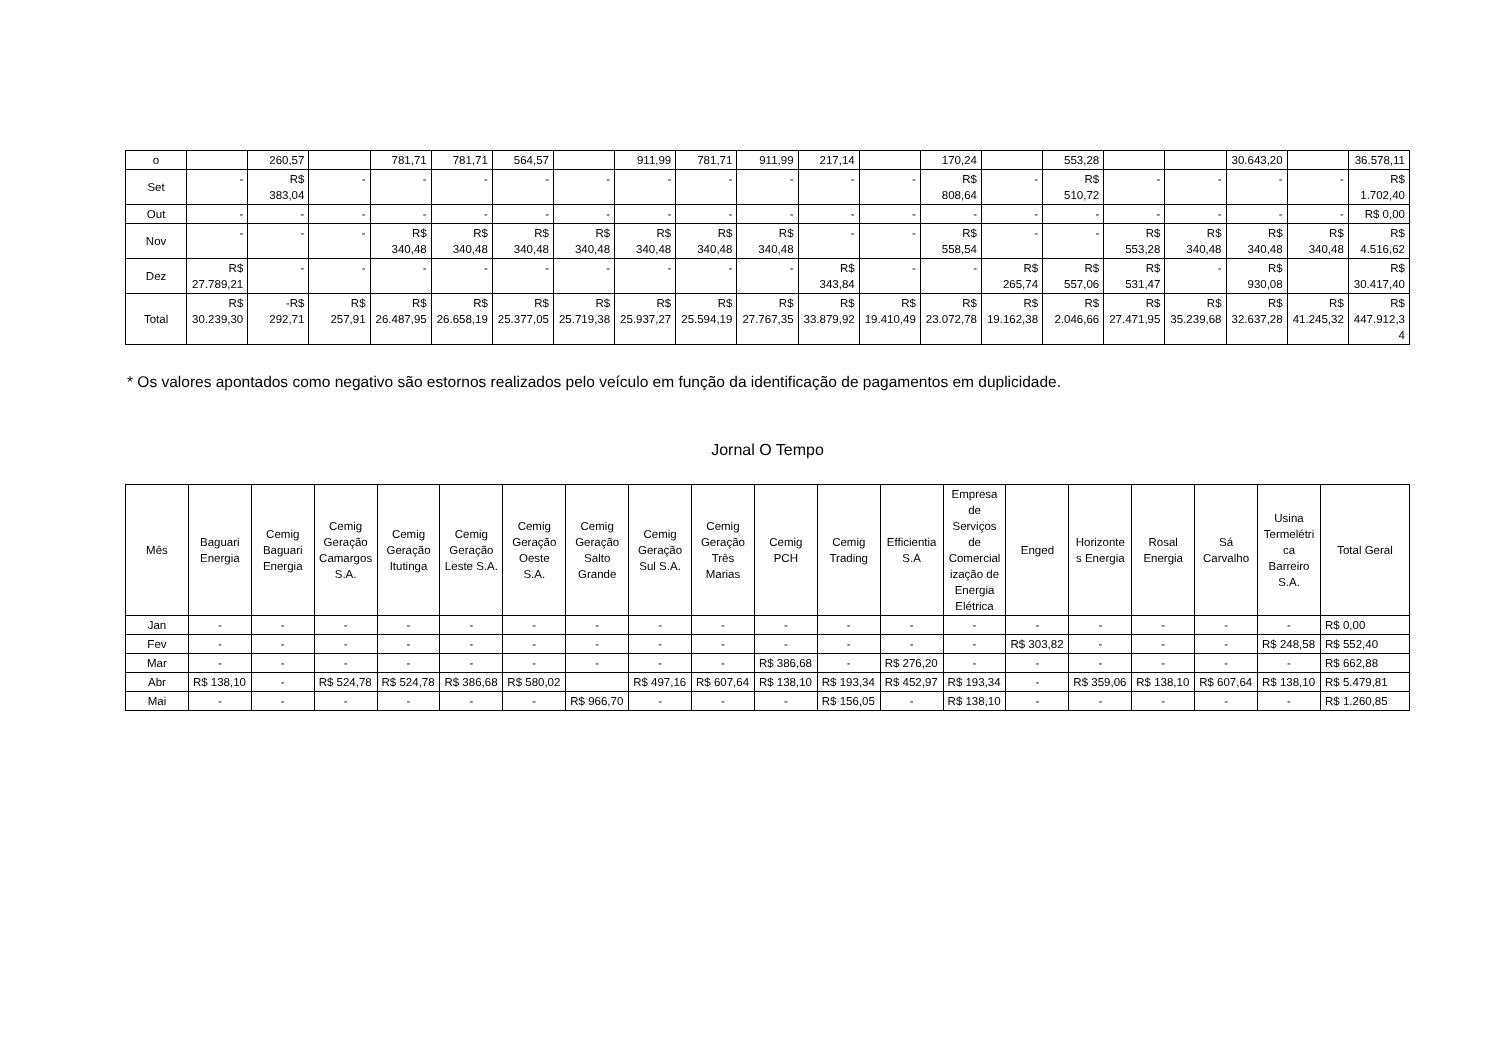| o | | 260,57 | | 781,71 | 781,71 | 564,57 | | 911,99 | 781,71 | 911,99 | 217,14 | | 170,24 | | 553,28 | | | 30.643,20 | | 36.578,11 |
| Set | - | R$ 383,04 | - | - | - | - | - | - | - | - | - | - | R$ 808,64 | - | R$ 510,72 | - | - | - | - | R$ 1.702,40 |
| Out | - | - | - | - | - | - | - | - | - | - | - | - | - | - | - | - | - | - | - | R$ 0,00 |
| Nov | - | - | - | R$ 340,48 | R$ 340,48 | R$ 340,48 | R$ 340,48 | R$ 340,48 | R$ 340,48 | R$ 340,48 | - | - | R$ 558,54 | - | - | R$ 553,28 | R$ 340,48 | R$ 340,48 | R$ 340,48 | R$ 4.516,62 |
| Dez | R$ 27.789,21 | - | - | - | - | - | - | - | - | - | R$ 343,84 | - | - | R$ 265,74 | R$ 557,06 | R$ 531,47 | - | R$ 930,08 | | R$ 30.417,40 |
| Total | R$ 30.239,30 | -R$ 292,71 | R$ 257,91 | R$ 26.487,95 | R$ 26.658,19 | R$ 25.377,05 | R$ 25.719,38 | R$ 25.937,27 | R$ 25.594,19 | R$ 27.767,35 | R$ 33.879,92 | R$ 19.410,49 | R$ 23.072,78 | R$ 19.162,38 | R$ 2.046,66 | R$ 27.471,95 | R$ 35.239,68 | R$ 32.637,28 | R$ 41.245,32 | R$ 447.912,34 |
* Os valores apontados como negativo são estornos realizados pelo veículo em função da identificação de pagamentos em duplicidade.
Jornal O Tempo
| Mês | Baguari Energia | Cemig Baguari Energia | Cemig Geração Camargos S.A. | Cemig Geração Itutinga | Cemig Geração Leste S.A. | Cemig Geração Oeste S.A. | Cemig Geração Salto Grande | Cemig Geração Sul S.A. | Cemig Geração Três Marias | Cemig PCH | Cemig Trading | Efficientia S.A | Empresa de Serviços de Comercialização de Energia Elétrica | Enged | Horizontes Energia | Rosal Energia | Sá Carvalho | Usina Termelétrica Barreiro S.A. | Total Geral |
| --- | --- | --- | --- | --- | --- | --- | --- | --- | --- | --- | --- | --- | --- | --- | --- | --- | --- | --- | --- |
| Jan | - | - | - | - | - | - | - | - | - | - | - | - | - | - | - | - | - | - | R$ 0,00 |
| Fev | - | - | - | - | - | - | - | - | - | - | - | - | - | R$ 303,82 | - | - | - | R$ 248,58 | R$ 552,40 |
| Mar | - | - | - | - | - | - | - | - | - | R$ 386,68 | - | R$ 276,20 | - | - | - | - | - | - | R$ 662,88 |
| Abr | R$ 138,10 | - | R$ 524,78 | R$ 524,78 | R$ 386,68 | R$ 580,02 | | R$ 497,16 | R$ 607,64 | R$ 138,10 | R$ 193,34 | R$ 452,97 | R$ 193,34 | - | R$ 359,06 | R$ 138,10 | R$ 607,64 | R$ 138,10 | R$ 5.479,81 |
| Mai | - | - | - | - | - | - | R$ 966,70 | - | - | - | R$ 156,05 | - | R$ 138,10 | - | - | - | - | - | R$ 1.260,85 |